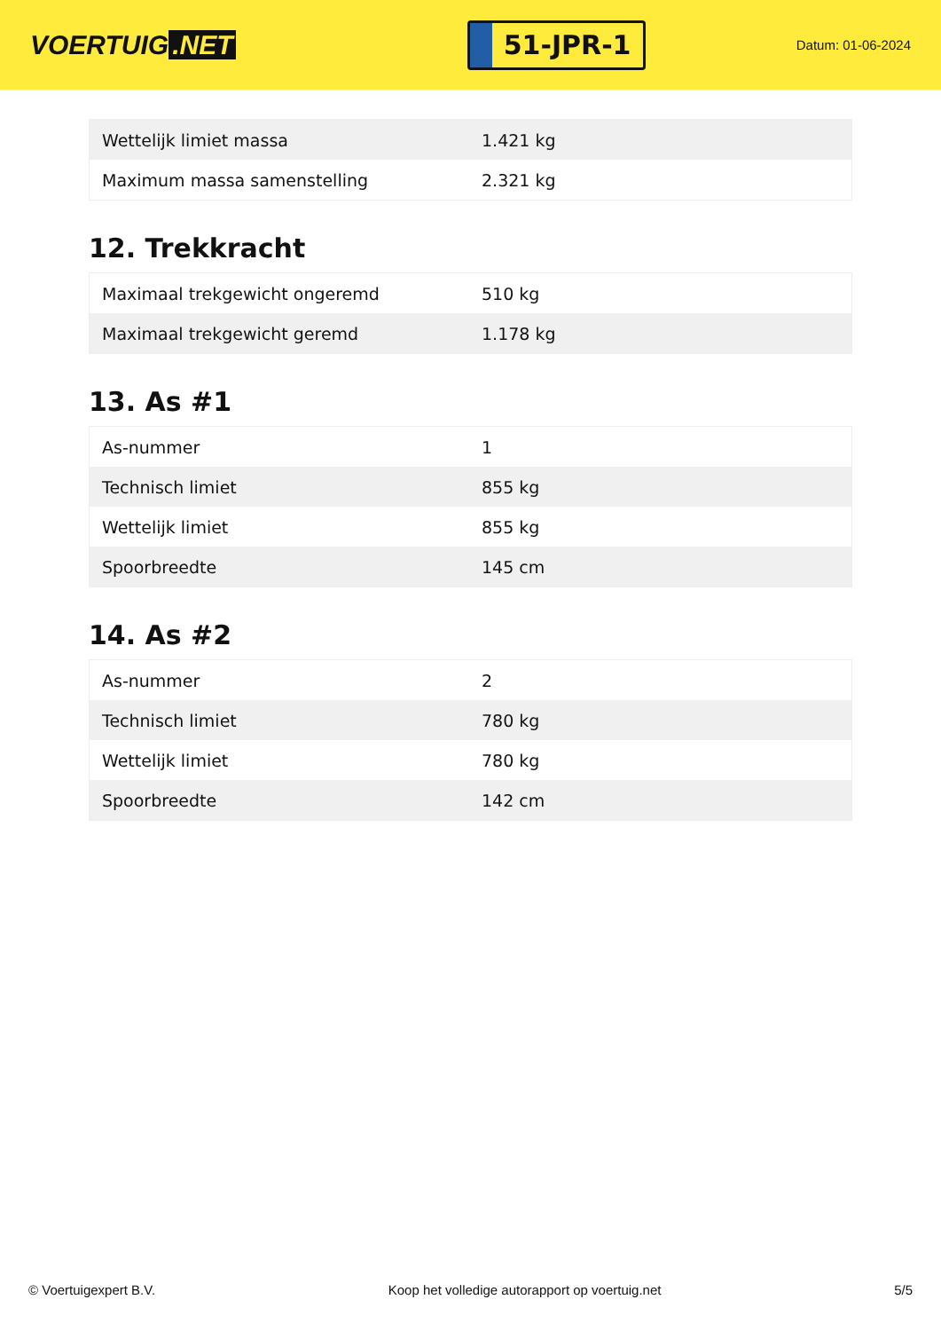VOERTUIG.NET
51-JPR-1
Datum: 01-06-2024
| Wettelijk limiet massa | 1.421 kg |
| Maximum massa samenstelling | 2.321 kg |
12. Trekkracht
| Maximaal trekgewicht ongeremd | 510 kg |
| Maximaal trekgewicht geremd | 1.178 kg |
13. As #1
| As-nummer | 1 |
| Technisch limiet | 855 kg |
| Wettelijk limiet | 855 kg |
| Spoorbreedte | 145 cm |
14. As #2
| As-nummer | 2 |
| Technisch limiet | 780 kg |
| Wettelijk limiet | 780 kg |
| Spoorbreedte | 142 cm |
© Voertuigexpert B.V. Koop het volledige autorapport op voertuig.net 5/5